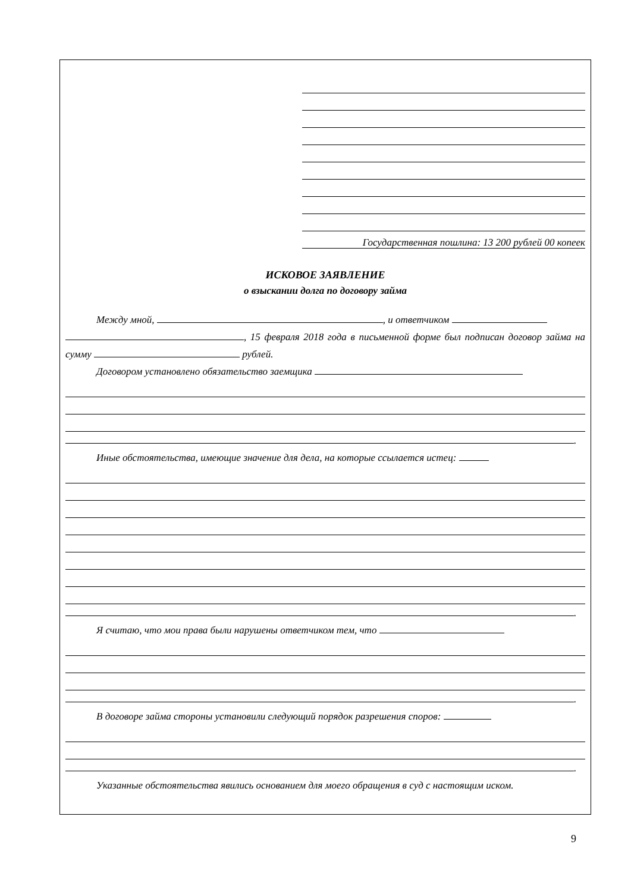Государственная пошлина: 13 200 рублей 00 копеек
ИСКОВОЕ ЗАЯВЛЕНИЕ
о взыскании долга по договору займа
Между мной, , и ответчиком
, 15 февраля 2018 года в письменной форме был подписан договор займа на сумму рублей.
Договором установлено обязательство заемщика
.
Иные обстоятельства, имеющие значение для дела, на которые ссылается истец:
.
Я считаю, что мои права были нарушены ответчиком тем, что
.
В договоре займа стороны установили следующий порядок разрешения споров:
.
Указанные обстоятельства явились основанием для моего обращения в суд с настоящим иском.
9